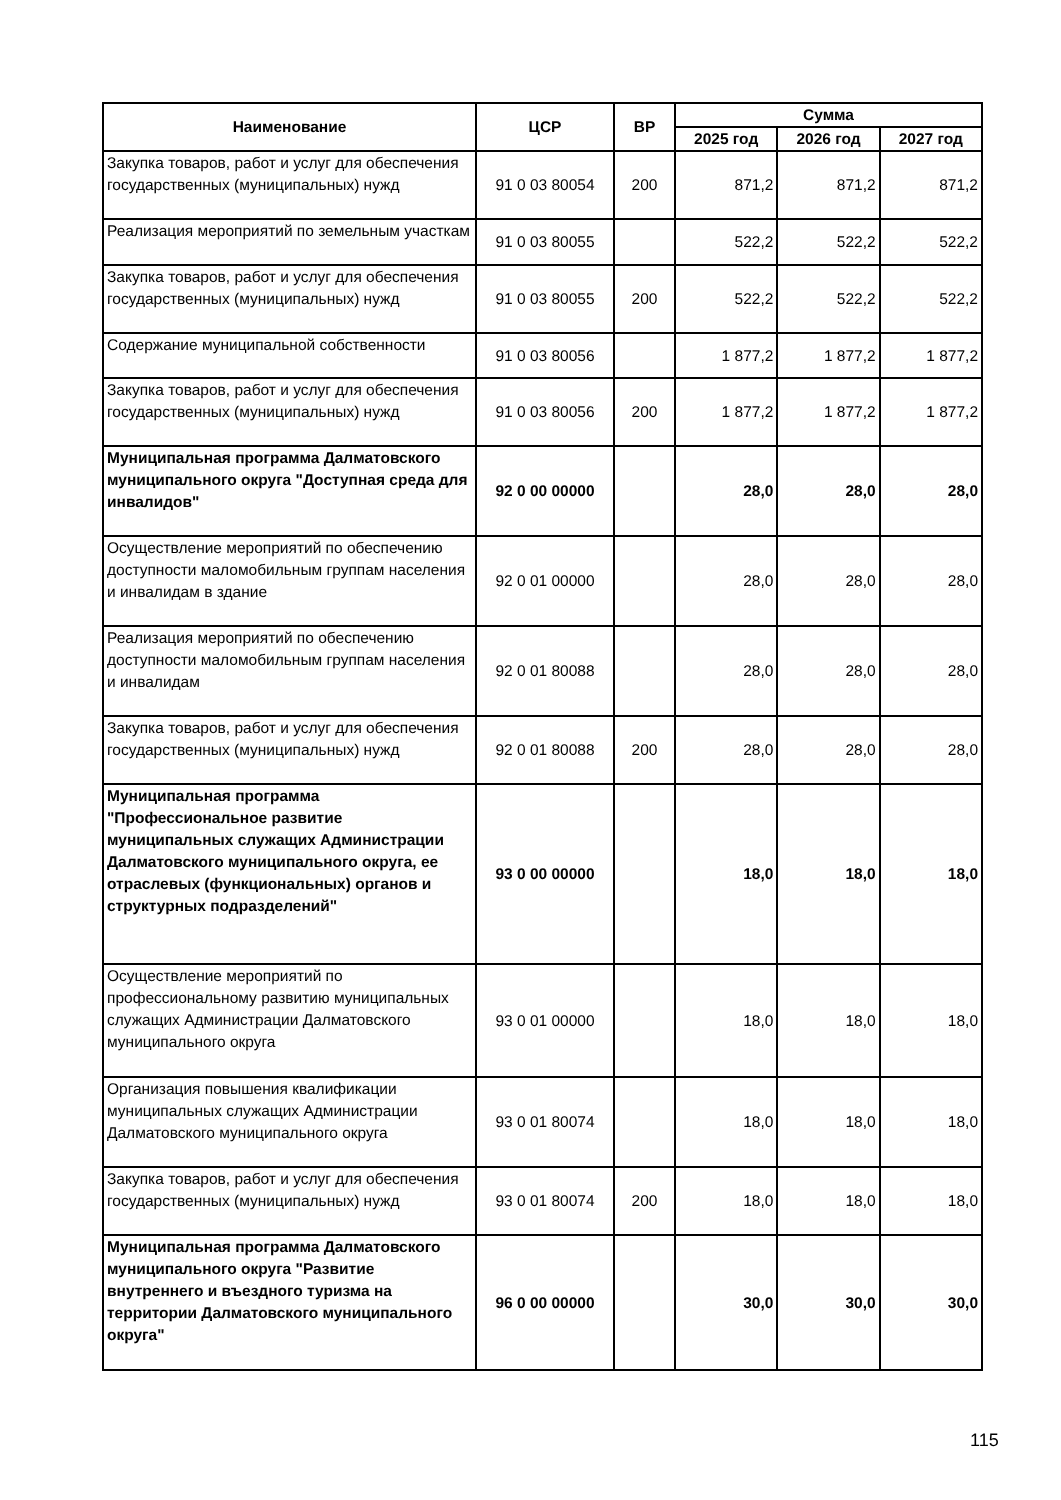| Наименование | ЦСР | ВР | Сумма | | |
| --- | --- | --- | --- | --- | --- |
| | | | 2025 год | 2026 год | 2027 год |
| Закупка товаров, работ и услуг для обеспечения государственных (муниципальных) нужд | 91 0 03 80054 | 200 | 871,2 | 871,2 | 871,2 |
| Реализация мероприятий по земельным участкам | 91 0 03 80055 | | 522,2 | 522,2 | 522,2 |
| Закупка товаров, работ и услуг для обеспечения государственных (муниципальных) нужд | 91 0 03 80055 | 200 | 522,2 | 522,2 | 522,2 |
| Содержание муниципальной собственности | 91 0 03 80056 | | 1 877,2 | 1 877,2 | 1 877,2 |
| Закупка товаров, работ и услуг для обеспечения государственных (муниципальных) нужд | 91 0 03 80056 | 200 | 1 877,2 | 1 877,2 | 1 877,2 |
| Муниципальная программа Далматовского муниципального округа "Доступная среда для инвалидов" | 92 0 00 00000 | | 28,0 | 28,0 | 28,0 |
| Осуществление мероприятий по обеспечению доступности маломобильным группам населения и инвалидам в здание | 92 0 01 00000 | | 28,0 | 28,0 | 28,0 |
| Реализация мероприятий по обеспечению доступности маломобильным группам населения и инвалидам | 92 0 01 80088 | | 28,0 | 28,0 | 28,0 |
| Закупка товаров, работ и услуг для обеспечения государственных (муниципальных) нужд | 92 0 01 80088 | 200 | 28,0 | 28,0 | 28,0 |
| Муниципальная программа "Профессиональное развитие муниципальных служащих Администрации Далматовского муниципального округа, ее отраслевых (функциональных) органов и структурных подразделений" | 93 0 00 00000 | | 18,0 | 18,0 | 18,0 |
| Осуществление мероприятий по профессиональному развитию муниципальных служащих Администрации Далматовского муниципального округа | 93 0 01 00000 | | 18,0 | 18,0 | 18,0 |
| Организация повышения квалификации муниципальных служащих Администрации Далматовского муниципального округа | 93 0 01 80074 | | 18,0 | 18,0 | 18,0 |
| Закупка товаров, работ и услуг для обеспечения государственных (муниципальных) нужд | 93 0 01 80074 | 200 | 18,0 | 18,0 | 18,0 |
| Муниципальная программа Далматовского муниципального округа "Развитие внутреннего и въездного туризма на территории Далматовского муниципального округа" | 96 0 00 00000 | | 30,0 | 30,0 | 30,0 |
115